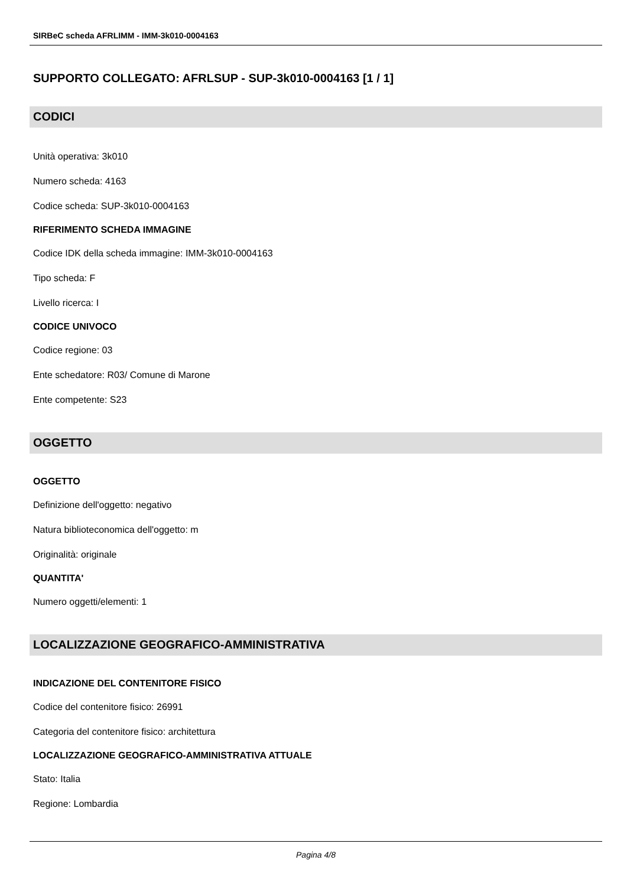SIRBeC scheda AFRLIMM - IMM-3k010-0004163
SUPPORTO COLLEGATO: AFRLSUP - SUP-3k010-0004163 [1 / 1]
CODICI
Unità operativa: 3k010
Numero scheda: 4163
Codice scheda: SUP-3k010-0004163
RIFERIMENTO SCHEDA IMMAGINE
Codice IDK della scheda immagine: IMM-3k010-0004163
Tipo scheda: F
Livello ricerca: I
CODICE UNIVOCO
Codice regione: 03
Ente schedatore: R03/ Comune di Marone
Ente competente: S23
OGGETTO
OGGETTO
Definizione dell'oggetto: negativo
Natura biblioteconomica dell'oggetto: m
Originalità: originale
QUANTITA'
Numero oggetti/elementi: 1
LOCALIZZAZIONE GEOGRAFICO-AMMINISTRATIVA
INDICAZIONE DEL CONTENITORE FISICO
Codice del contenitore fisico: 26991
Categoria del contenitore fisico: architettura
LOCALIZZAZIONE GEOGRAFICO-AMMINISTRATIVA ATTUALE
Stato: Italia
Regione: Lombardia
Pagina 4/8